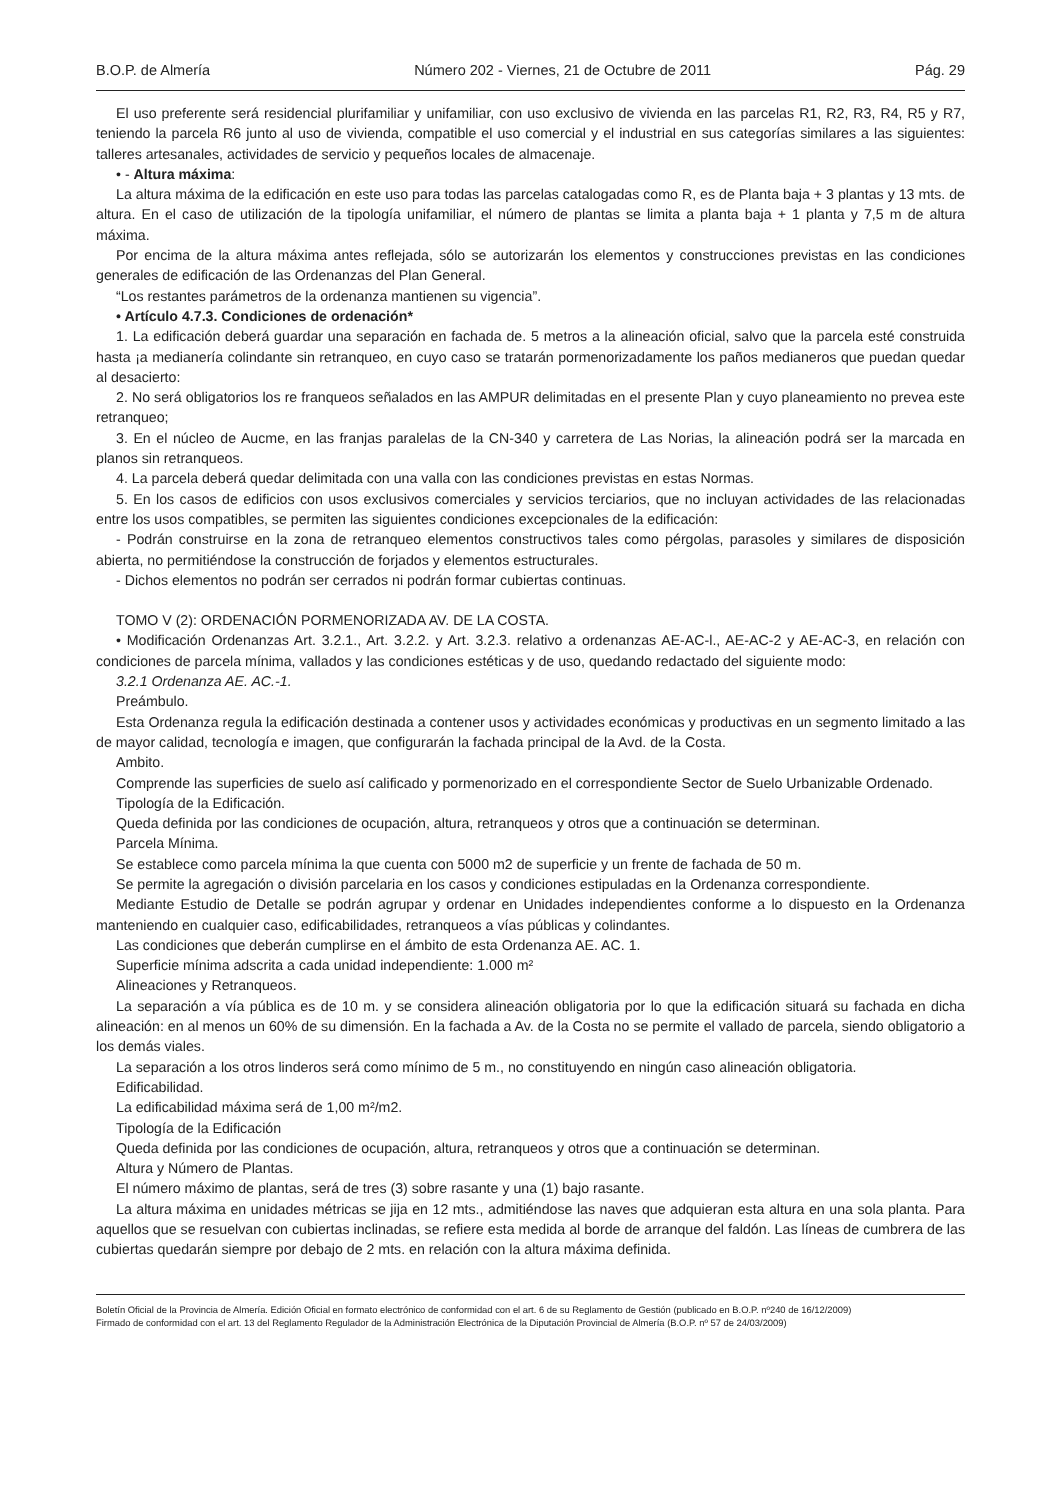B.O.P. de Almería Número 202 - Viernes, 21 de Octubre de 2011 Pág. 29
El uso preferente será residencial plurifamiliar y unifamiliar, con uso exclusivo de vivienda en las parcelas R1, R2, R3, R4, R5 y R7, teniendo la parcela R6 junto al uso de vivienda, compatible el uso comercial y el industrial en sus categorías similares a las siguientes: talleres artesanales, actividades de servicio y pequeños locales de almacenaje.
• - Altura máxima:
La altura máxima de la edificación en este uso para todas las parcelas catalogadas como R, es de Planta baja + 3 plantas y 13 mts. de altura. En el caso de utilización de la tipología unifamiliar, el número de plantas se limita a planta baja + 1 planta y 7,5 m de altura máxima.
Por encima de la altura máxima antes reflejada, sólo se autorizarán los elementos y construcciones previstas en las condiciones generales de edificación de las Ordenanzas del Plan General.
“Los restantes parámetros de la ordenanza mantienen su vigencia”.
• Artículo 4.7.3. Condiciones de ordenación*
1. La edificación deberá guardar una separación en fachada de. 5 metros a la alineación oficial, salvo que la parcela esté construida hasta ¡a medianería colindante sin retranqueo, en cuyo caso se tratarán pormenorizadamente los paños medianeros que puedan quedar al desacierto:
2. No será obligatorios los re franqueos señalados en las AMPUR delimitadas en el presente Plan y cuyo planeamiento no prevea este retranqueo;
3. En el núcleo de Aucme, en las franjas paralelas de la CN-340 y carretera de Las Norias, la alineación podrá ser la marcada en planos sin retranqueos.
4. La parcela deberá quedar delimitada con una valla con las condiciones previstas en estas Normas.
5. En los casos de edificios con usos exclusivos comerciales y servicios terciarios, que no incluyan actividades de las relacionadas entre los usos compatibles, se permiten las siguientes condiciones excepcionales de la edificación:
- Podrán construirse en la zona de retranqueo elementos constructivos tales como pérgolas, parasoles y similares de disposición abierta, no permitiéndose la construcción de forjados y elementos estructurales.
- Dichos elementos no podrán ser cerrados ni podrán formar cubiertas continuas.
TOMO V (2): ORDENACIÓN PORMENORIZADA AV. DE LA COSTA.
• Modificación Ordenanzas Art. 3.2.1., Art. 3.2.2. y Art. 3.2.3. relativo a ordenanzas AE-AC-l., AE-AC-2 y AE-AC-3, en relación con condiciones de parcela mínima, vallados y las condiciones estéticas y de uso, quedando redactado del siguiente modo:
3.2.1 Ordenanza AE. AC.-1.
Preámbulo.
Esta Ordenanza regula la edificación destinada a contener usos y actividades económicas y productivas en un segmento limitado a las de mayor calidad, tecnología e imagen, que configurarán la fachada principal de la Avd. de la Costa.
Ambito.
Comprende las superficies de suelo así calificado y pormenorizado en el correspondiente Sector de Suelo Urbanizable Ordenado.
Tipología de la Edificación.
Queda definida por las condiciones de ocupación, altura, retranqueos y otros que a continuación se determinan.
Parcela Mínima.
Se establece como parcela mínima la que cuenta con 5000 m2 de superficie y un frente de fachada de 50 m.
Se permite la agregación o división parcelaria en los casos y condiciones estipuladas en la Ordenanza correspondiente.
Mediante Estudio de Detalle se podrán agrupar y ordenar en Unidades independientes conforme a lo dispuesto en la Ordenanza manteniendo en cualquier caso, edificabilidades, retranqueos a vías públicas y colindantes.
Las condiciones que deberán cumplirse en el ámbito de esta Ordenanza AE. AC. 1.
Superficie mínima adscrita a cada unidad independiente: 1.000 m²
Alineaciones y Retranqueos.
La separación a vía pública es de 10 m. y se considera alineación obligatoria por lo que la edificación situará su fachada en dicha alineación: en al menos un 60% de su dimensión. En la fachada a Av. de la Costa no se permite el vallado de parcela, siendo obligatorio a los demás viales.
La separación a los otros linderos será como mínimo de 5 m., no constituyendo en ningún caso alineación obligatoria.
Edificabilidad.
La edificabilidad máxima será de 1,00 m²/m2.
Tipología de la Edificación
Queda definida por las condiciones de ocupación, altura, retranqueos y otros que a continuación se determinan.
Altura y Número de Plantas.
El número máximo de plantas, será de tres (3) sobre rasante y una (1) bajo rasante.
La altura máxima en unidades métricas se jija en 12 mts., admitiéndose las naves que adquieran esta altura en una sola planta. Para aquellos que se resuelvan con cubiertas inclinadas, se refiere esta medida al borde de arranque del faldón. Las líneas de cumbrera de las cubiertas quedarán siempre por debajo de 2 mts. en relación con la altura máxima definida.
Boletín Oficial de la Provincia de Almería. Edición Oficial en formato electrónico de conformidad con el art. 6 de su Reglamento de Gestión (publicado en B.O.P. nº240 de 16/12/2009)
Firmado de conformidad con el art. 13 del Reglamento Regulador de la Administración Electrónica de la Diputación Provincial de Almería (B.O.P. nº 57 de 24/03/2009)